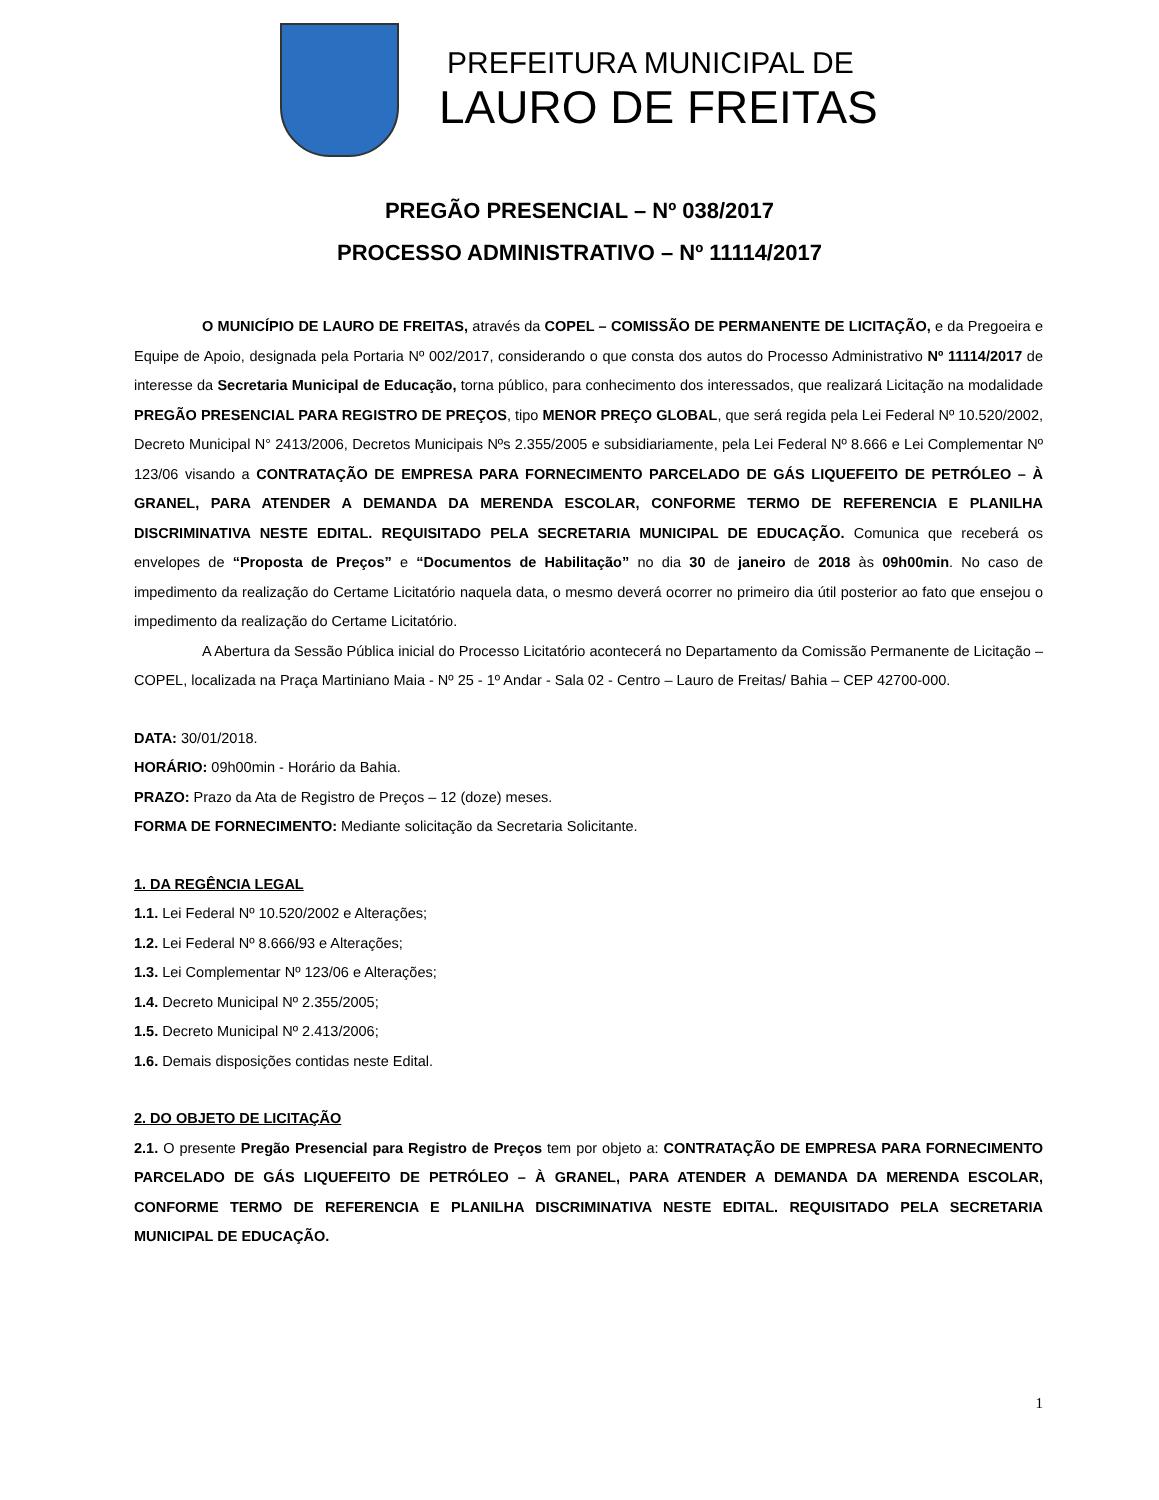PREFEITURA MUNICIPAL DE
LAURO DE FREITAS
PREGÃO PRESENCIAL – Nº 038/2017
PROCESSO ADMINISTRATIVO – Nº 11114/2017
O MUNICÍPIO DE LAURO DE FREITAS, através da COPEL – COMISSÃO DE PERMANENTE DE LICITAÇÃO, e da Pregoeira e Equipe de Apoio, designada pela Portaria Nº 002/2017, considerando o que consta dos autos do Processo Administrativo Nº 11114/2017 de interesse da Secretaria Municipal de Educação, torna público, para conhecimento dos interessados, que realizará Licitação na modalidade PREGÃO PRESENCIAL PARA REGISTRO DE PREÇOS, tipo MENOR PREÇO GLOBAL, que será regida pela Lei Federal Nº 10.520/2002, Decreto Municipal N° 2413/2006, Decretos Municipais Nºs 2.355/2005 e subsidiariamente, pela Lei Federal Nº 8.666 e Lei Complementar Nº 123/06 visando a CONTRATAÇÃO DE EMPRESA PARA FORNECIMENTO PARCELADO DE GÁS LIQUEFEITO DE PETRÓLEO – À GRANEL, PARA ATENDER A DEMANDA DA MERENDA ESCOLAR, CONFORME TERMO DE REFERENCIA E PLANILHA DISCRIMINATIVA NESTE EDITAL. REQUISITADO PELA SECRETARIA MUNICIPAL DE EDUCAÇÃO. Comunica que receberá os envelopes de “Proposta de Preços” e “Documentos de Habilitação” no dia 30 de janeiro de 2018 às 09h00min. No caso de impedimento da realização do Certame Licitatório naquela data, o mesmo deverá ocorrer no primeiro dia útil posterior ao fato que ensejou o impedimento da realização do Certame Licitatório.
A Abertura da Sessão Pública inicial do Processo Licitatório acontecerá no Departamento da Comissão Permanente de Licitação – COPEL, localizada na Praça Martiniano Maia - Nº 25 - 1º Andar - Sala 02 - Centro – Lauro de Freitas/ Bahia – CEP 42700-000.
DATA: 30/01/2018.
HORÁRIO: 09h00min - Horário da Bahia.
PRAZO: Prazo da Ata de Registro de Preços – 12 (doze) meses.
FORMA DE FORNECIMENTO: Mediante solicitação da Secretaria Solicitante.
1. DA REGÊNCIA LEGAL
1.1. Lei Federal Nº 10.520/2002 e Alterações;
1.2. Lei Federal Nº 8.666/93 e Alterações;
1.3. Lei Complementar Nº 123/06 e Alterações;
1.4. Decreto Municipal Nº 2.355/2005;
1.5. Decreto Municipal Nº 2.413/2006;
1.6. Demais disposições contidas neste Edital.
2. DO OBJETO DE LICITAÇÃO
2.1. O presente Pregão Presencial para Registro de Preços tem por objeto a: CONTRATAÇÃO DE EMPRESA PARA FORNECIMENTO PARCELADO DE GÁS LIQUEFEITO DE PETRÓLEO – À GRANEL, PARA ATENDER A DEMANDA DA MERENDA ESCOLAR, CONFORME TERMO DE REFERENCIA E PLANILHA DISCRIMINATIVA NESTE EDITAL. REQUISITADO PELA SECRETARIA MUNICIPAL DE EDUCAÇÃO.
1